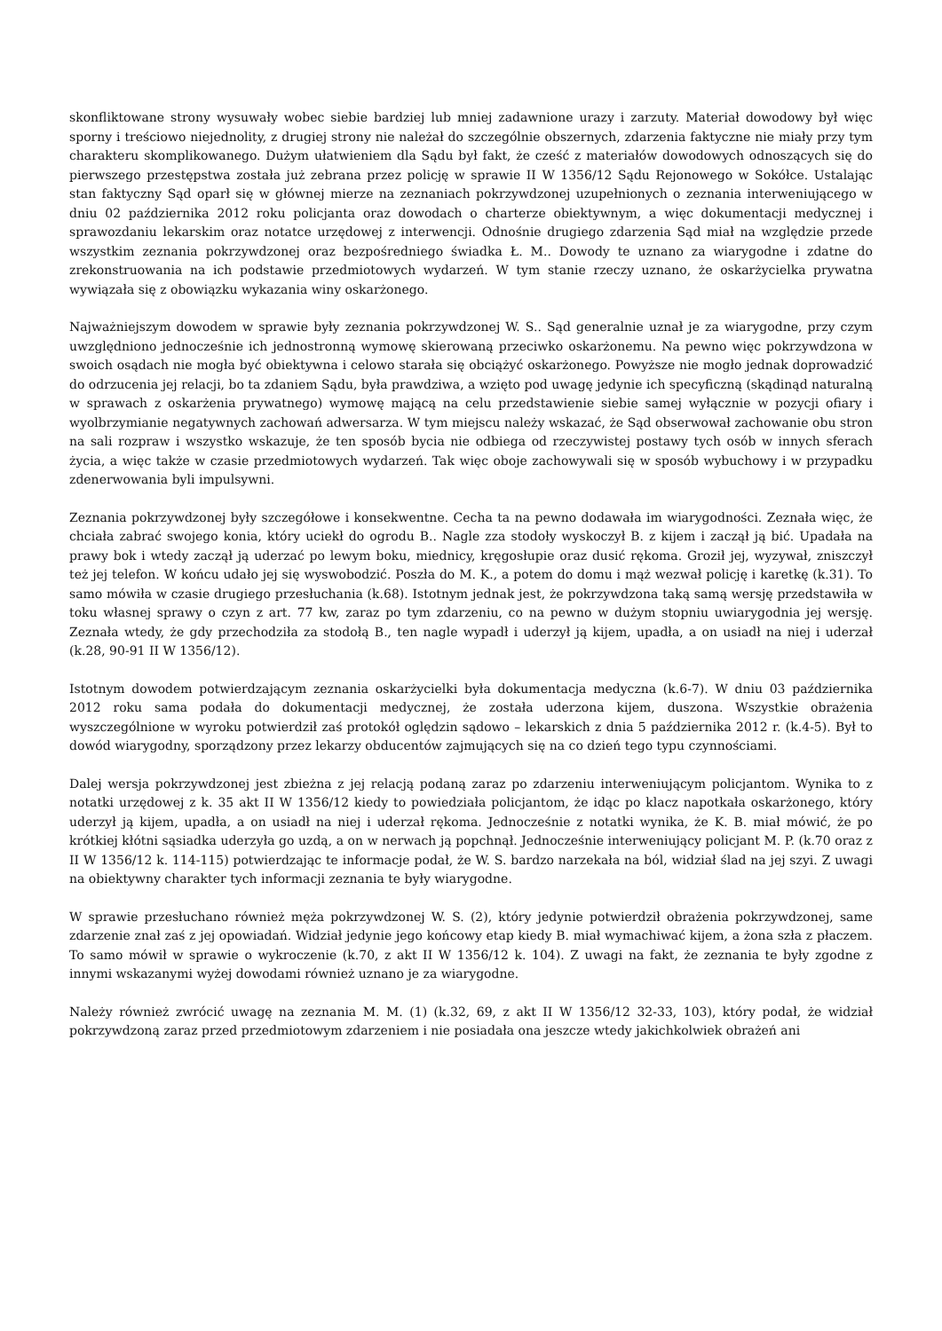skonfliktowane strony wysuwały wobec siebie bardziej lub mniej zadawnione urazy i zarzuty. Materiał dowodowy był więc sporny i treściowo niejednolity, z drugiej strony nie należał do szczególnie obszernych, zdarzenia faktyczne nie miały przy tym charakteru skomplikowanego. Dużym ułatwieniem dla Sądu był fakt, że cześć z materiałów dowodowych odnoszących się do pierwszego przestępstwa została już zebrana przez policję w sprawie II W 1356/12 Sądu Rejonowego w Sokółce. Ustalając stan faktyczny Sąd oparł się w głównej mierze na zeznaniach pokrzywdzonej uzupełnionych o zeznania interweniującego w dniu 02 października 2012 roku policjanta oraz dowodach o charterze obiektywnym, a więc dokumentacji medycznej i sprawozdaniu lekarskim oraz notatce urzędowej z interwencji. Odnośnie drugiego zdarzenia Sąd miał na względzie przede wszystkim zeznania pokrzywdzonej oraz bezpośredniego świadka Ł. M.. Dowody te uznano za wiarygodne i zdatne do zrekonstruowania na ich podstawie przedmiotowych wydarzeń. W tym stanie rzeczy uznano, że oskarżycielka prywatna wywiązała się z obowiązku wykazania winy oskarżonego.
Najważniejszym dowodem w sprawie były zeznania pokrzywdzonej W. S.. Sąd generalnie uznał je za wiarygodne, przy czym uwzględniono jednocześnie ich jednostronną wymowę skierowaną przeciwko oskarżonemu. Na pewno więc pokrzywdzona w swoich osądach nie mogła być obiektywna i celowo starała się obciążyć oskarżonego. Powyższe nie mogło jednak doprowadzić do odrzucenia jej relacji, bo ta zdaniem Sądu, była prawdziwa, a wzięto pod uwagę jedynie ich specyficzną (skądinąd naturalną w sprawach z oskarżenia prywatnego) wymowę mającą na celu przedstawienie siebie samej wyłącznie w pozycji ofiary i wyolbrzymianie negatywnych zachowań adwersarza. W tym miejscu należy wskazać, że Sąd obserwował zachowanie obu stron na sali rozpraw i wszystko wskazuje, że ten sposób bycia nie odbiega od rzeczywistej postawy tych osób w innych sferach życia, a więc także w czasie przedmiotowych wydarzeń. Tak więc oboje zachowywali się w sposób wybuchowy i w przypadku zdenerwowania byli impulsywni.
Zeznania pokrzywdzonej były szczegółowe i konsekwentne. Cecha ta na pewno dodawała im wiarygodności. Zeznała więc, że chciała zabrać swojego konia, który uciekł do ogrodu B.. Nagle zza stodoły wyskoczył B. z kijem i zaczął ją bić. Upadała na prawy bok i wtedy zaczął ją uderzać po lewym boku, miednicy, kręgosłupie oraz dusić rękoma. Groził jej, wyzywał, zniszczył też jej telefon. W końcu udało jej się wyswobodzić. Poszła do M. K., a potem do domu i mąż wezwał policję i karetkę (k.31). To samo mówiła w czasie drugiego przesłuchania (k.68). Istotnym jednak jest, że pokrzywdzona taką samą wersję przedstawiła w toku własnej sprawy o czyn z art. 77 kw, zaraz po tym zdarzeniu, co na pewno w dużym stopniu uwiarygodnia jej wersję. Zeznała wtedy, że gdy przechodziła za stodołą B., ten nagle wypadł i uderzył ją kijem, upadła, a on usiadł na niej i uderzał (k.28, 90-91 II W 1356/12).
Istotnym dowodem potwierdzającym zeznania oskarżycielki była dokumentacja medyczna (k.6-7). W dniu 03 października 2012 roku sama podała do dokumentacji medycznej, że została uderzona kijem, duszona. Wszystkie obrażenia wyszczególnione w wyroku potwierdził zaś protokół oględzin sądowo – lekarskich z dnia 5 października 2012 r. (k.4-5). Był to dowód wiarygodny, sporządzony przez lekarzy obducentów zajmujących się na co dzień tego typu czynnościami.
Dalej wersja pokrzywdzonej jest zbieżna z jej relacją podaną zaraz po zdarzeniu interweniującym policjantom. Wynika to z notatki urzędowej z k. 35 akt II W 1356/12 kiedy to powiedziała policjantom, że idąc po klacz napotkała oskarżonego, który uderzył ją kijem, upadła, a on usiadł na niej i uderzał rękoma. Jednocześnie z notatki wynika, że K. B. miał mówić, że po krótkiej kłótni sąsiadka uderzyła go uzdą, a on w nerwach ją popchnął. Jednocześnie interweniujący policjant M. P. (k.70 oraz z II W 1356/12 k. 114-115) potwierdzając te informacje podał, że W. S. bardzo narzekała na ból, widział ślad na jej szyi. Z uwagi na obiektywny charakter tych informacji zeznania te były wiarygodne.
W sprawie przesłuchano również męża pokrzywdzonej W. S. (2), który jedynie potwierdził obrażenia pokrzywdzonej, same zdarzenie znał zaś z jej opowiadań. Widział jedynie jego końcowy etap kiedy B. miał wymachiwać kijem, a żona szła z płaczem. To samo mówił w sprawie o wykroczenie (k.70, z akt II W 1356/12 k. 104). Z uwagi na fakt, że zeznania te były zgodne z innymi wskazanymi wyżej dowodami również uznano je za wiarygodne.
Należy również zwrócić uwagę na zeznania M. M. (1) (k.32, 69, z akt II W 1356/12 32-33, 103), który podał, że widział pokrzywdzoną zaraz przed przedmiotowym zdarzeniem i nie posiadała ona jeszcze wtedy jakichkolwiek obrażeń ani